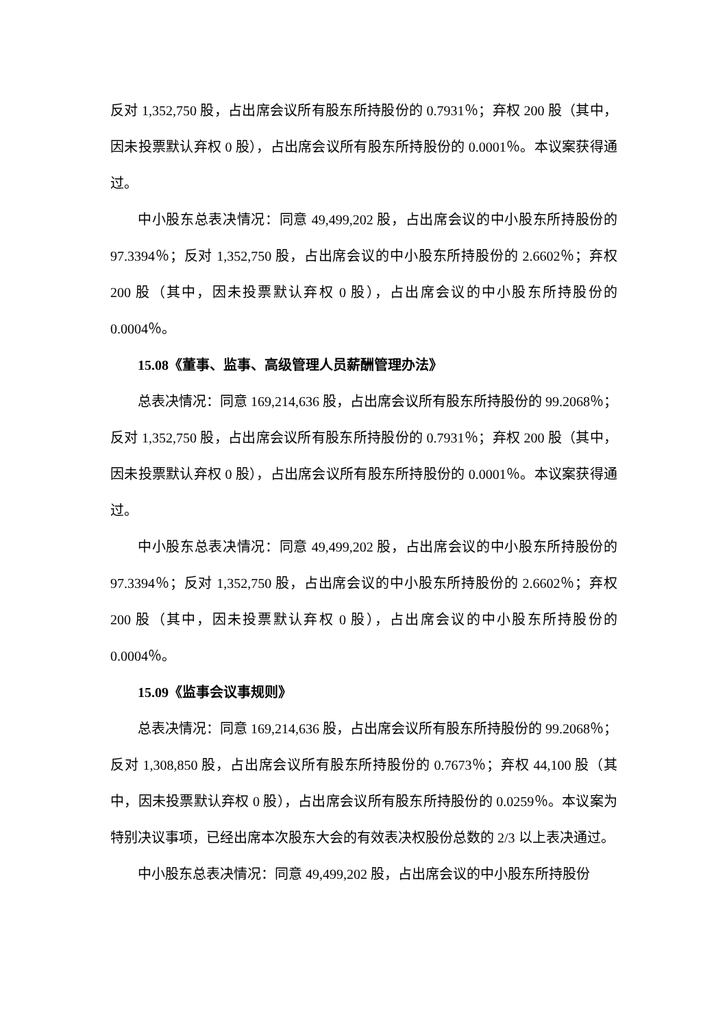反对 1,352,750 股，占出席会议所有股东所持股份的 0.7931％；弃权 200 股（其中，因未投票默认弃权 0 股），占出席会议所有股东所持股份的 0.0001％。本议案获得通过。
中小股东总表决情况：同意 49,499,202 股，占出席会议的中小股东所持股份的 97.3394％；反对 1,352,750 股，占出席会议的中小股东所持股份的 2.6602％；弃权 200 股（其中，因未投票默认弃权 0 股），占出席会议的中小股东所持股份的 0.0004％。
15.08《董事、监事、高级管理人员薪酬管理办法》
总表决情况：同意 169,214,636 股，占出席会议所有股东所持股份的 99.2068％；反对 1,352,750 股，占出席会议所有股东所持股份的 0.7931％；弃权 200 股（其中，因未投票默认弃权 0 股），占出席会议所有股东所持股份的 0.0001％。本议案获得通过。
中小股东总表决情况：同意 49,499,202 股，占出席会议的中小股东所持股份的 97.3394％；反对 1,352,750 股，占出席会议的中小股东所持股份的 2.6602％；弃权 200 股（其中，因未投票默认弃权 0 股），占出席会议的中小股东所持股份的 0.0004％。
15.09《监事会议事规则》
总表决情况：同意 169,214,636 股，占出席会议所有股东所持股份的 99.2068％；反对 1,308,850 股，占出席会议所有股东所持股份的 0.7673％；弃权 44,100 股（其中，因未投票默认弃权 0 股），占出席会议所有股东所持股份的 0.0259％。本议案为特别决议事项，已经出席本次股东大会的有效表决权股份总数的 2/3 以上表决通过。
中小股东总表决情况：同意 49,499,202 股，占出席会议的中小股东所持股份